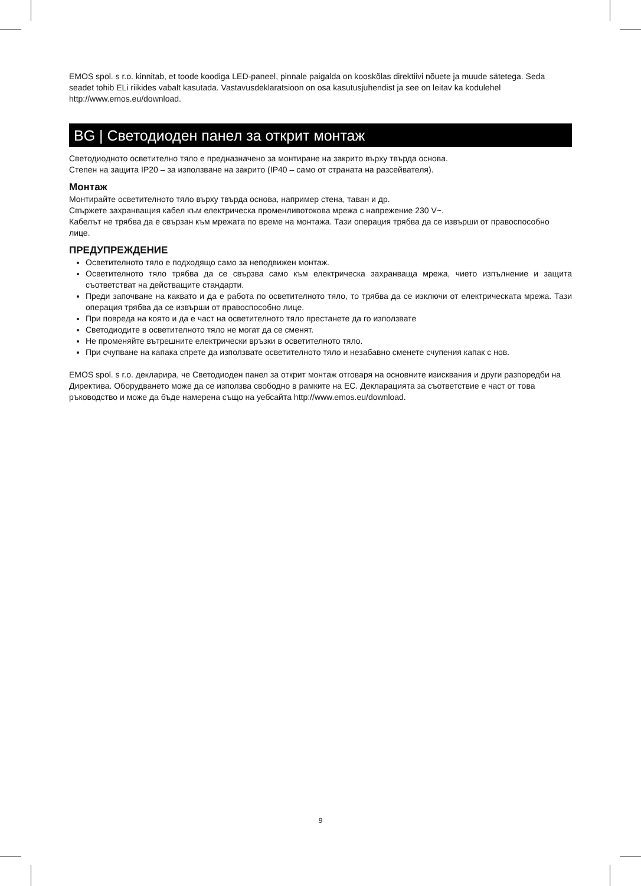EMOS spol. s r.o. kinnitab, et toode koodiga LED-paneel, pinnale paigalda on kooskõlas direktiivi nõuete ja muude sätetega. Seda seadet tohib ELi riikides vabalt kasutada. Vastavusdeklaratsioon on osa kasutusjuhendist ja see on leitav ka kodulehel http://www.emos.eu/download.
BG | Светодиоден панел за открит монтаж
Светодиодното осветително тяло е предназначено за монтиране на закрито върху твърда основа.
Степен на защита IP20 – за използване на закрито (IP40 – само от страната на разсейвателя).
Монтаж
Монтирайте осветителното тяло върху твърда основа, например стена, таван и др.
Свържете захранващия кабел към електрическа променливотокова мрежа с напрежение 230 V~.
Кабелът не трябва да е свързан към мрежата по време на монтажа. Тази операция трябва да се извърши от правоспособно лице.
ПРЕДУПРЕЖДЕНИЕ
Осветителното тяло е подходящо само за неподвижен монтаж.
Осветителното тяло трябва да се свързва само към електрическа захранваща мрежа, чието изпълнение и защита съответстват на действащите стандарти.
Преди започване на каквато и да е работа по осветителното тяло, то трябва да се изключи от електрическата мрежа. Тази операция трябва да се извърши от правоспособно лице.
При повреда на която и да е част на осветителното тяло престанете да го използвате
Светодиодите в осветителното тяло не могат да се сменят.
Не променяйте вътрешните електрически връзки в осветителното тяло.
При счупване на капака спрете да използвате осветителното тяло и незабавно сменете счупения капак с нов.
EMOS spol. s r.o. декларира, че Светодиоден панел за открит монтаж отговаря на основните изисквания и други разпоредби на Директива. Оборудването може да се използва свободно в рамките на ЕС. Декларацията за съответствие е част от това ръководство и може да бъде намерена също на уебсайта http://www.emos.eu/download.
9